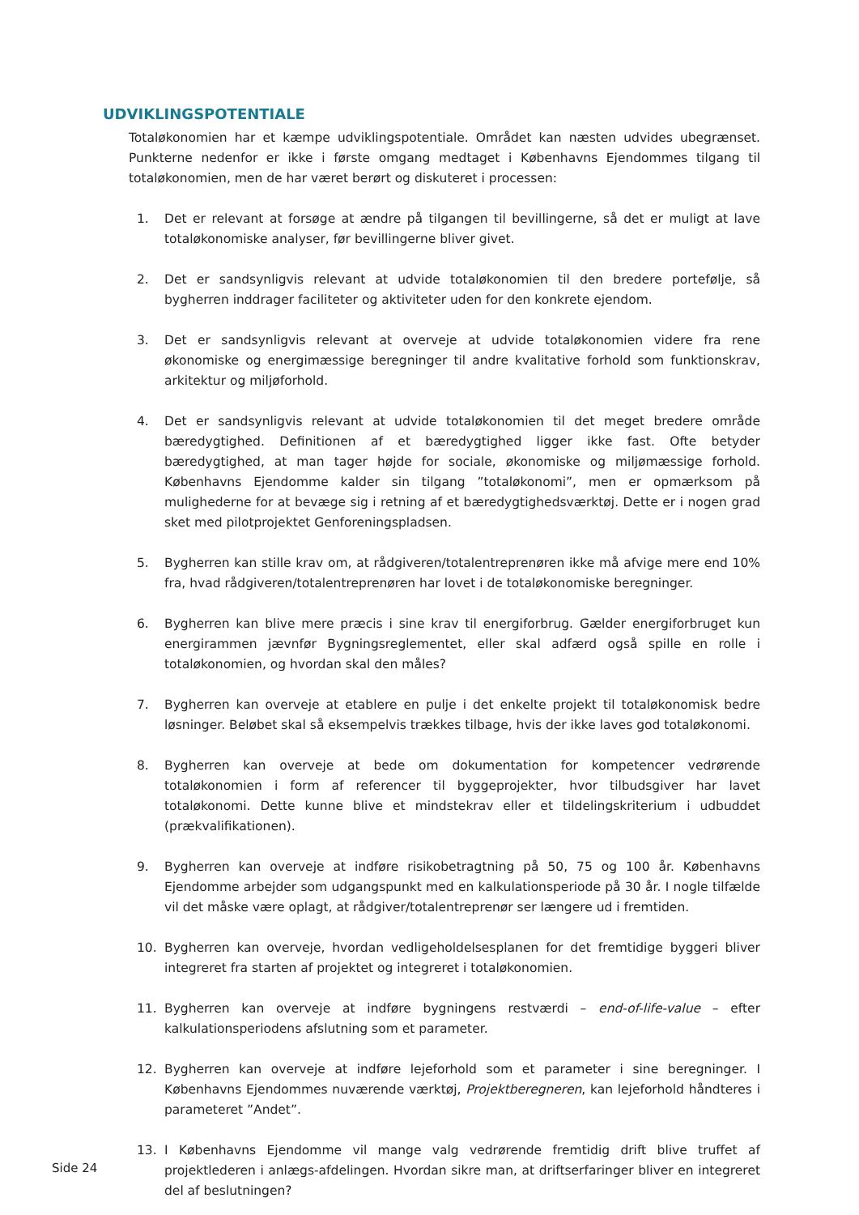UDVIKLINGSPOTENTIALE
Totaløkonomien har et kæmpe udviklingspotentiale. Området kan næsten udvides ubegrænset. Punkterne nedenfor er ikke i første omgang medtaget i Københavns Ejendommes tilgang til totaløkonomien, men de har været berørt og diskuteret i processen:
1. Det er relevant at forsøge at ændre på tilgangen til bevillingerne, så det er muligt at lave totaløkonomiske analyser, før bevillingerne bliver givet.
2. Det er sandsynligvis relevant at udvide totaløkonomien til den bredere portefølje, så bygherren inddrager faciliteter og aktiviteter uden for den konkrete ejendom.
3. Det er sandsynligvis relevant at overveje at udvide totaløkonomien videre fra rene økonomiske og energimæssige beregninger til andre kvalitative forhold som funktionskrav, arkitektur og miljøforhold.
4. Det er sandsynligvis relevant at udvide totaløkonomien til det meget bredere område bæredygtighed. Definitionen af et bæredygtighed ligger ikke fast. Ofte betyder bæredygtighed, at man tager højde for sociale, økonomiske og miljømæssige forhold. Københavns Ejendomme kalder sin tilgang ”totaløkonomi”, men er opmærksom på mulighederne for at bevæge sig i retning af et bæredygtighedsværktøj. Dette er i nogen grad sket med pilotprojektet Genforeningspladsen.
5. Bygherren kan stille krav om, at rådgiveren/totalentreprenøren ikke må afvige mere end 10% fra, hvad rådgiveren/totalentreprenøren har lovet i de totaløkonomiske beregninger.
6. Bygherren kan blive mere præcis i sine krav til energiforbrug. Gælder energiforbruget kun energirammen jævnfør Bygningsreglementet, eller skal adfærd også spille en rolle i totaløkonomien, og hvordan skal den måles?
7. Bygherren kan overveje at etablere en pulje i det enkelte projekt til totaløkonomisk bedre løsninger. Beløbet skal så eksempelvis trækkes tilbage, hvis der ikke laves god totaløkonomi.
8. Bygherren kan overveje at bede om dokumentation for kompetencer vedrørende totaløkonomien i form af referencer til byggeprojekter, hvor tilbudsgiver har lavet totaløkonomi. Dette kunne blive et mindstekrav eller et tildelingskriterium i udbuddet (prækvalifikationen).
9. Bygherren kan overveje at indføre risikobetragtning på 50, 75 og 100 år. Københavns Ejendomme arbejder som udgangspunkt med en kalkulationsperiode på 30 år. I nogle tilfælde vil det måske være oplagt, at rådgiver/totalentreprenør ser længere ud i fremtiden.
10. Bygherren kan overveje, hvordan vedligeholdelsesplanen for det fremtidige byggeri bliver integreret fra starten af projektet og integreret i totaløkonomien.
11. Bygherren kan overveje at indføre bygningens restværdi – end-of-life-value – efter kalkulationsperiodens afslutning som et parameter.
12. Bygherren kan overveje at indføre lejeforhold som et parameter i sine beregninger. I Københavns Ejendommes nuværende værktøj, Projektberegneren, kan lejeforhold håndteres i parameteret ”Andet”.
13. I Københavns Ejendomme vil mange valg vedrørende fremtidig drift blive truffet af projektlederen i anlægs-afdelingen. Hvordan sikre man, at driftserfaringer bliver en integreret del af beslutningen?
Side 24